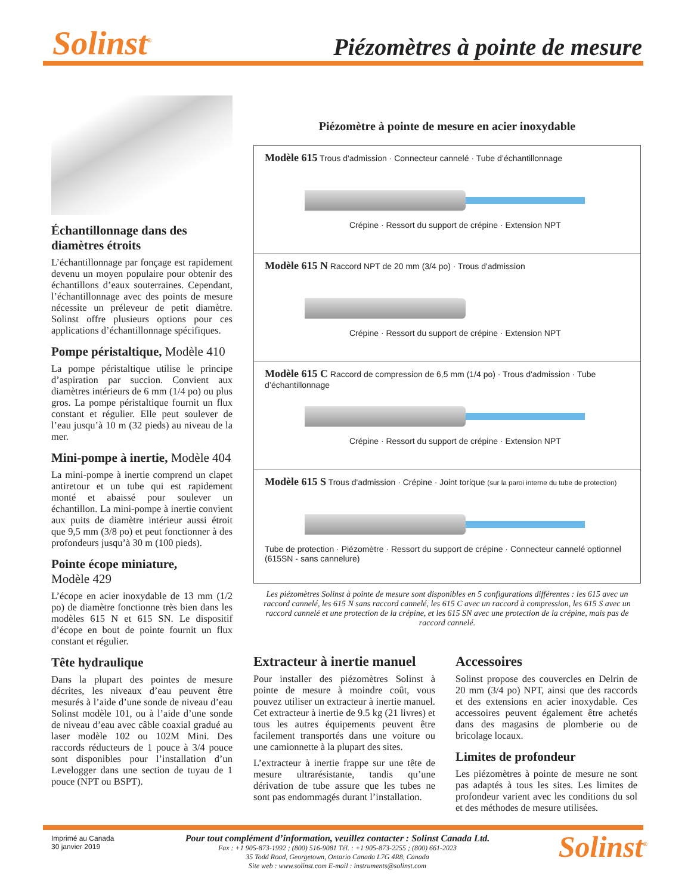Solinst<sup>®</sup> Piézomètres à pointe de mesure
Échantillonnage dans des diamètres étroits
L’échantillonnage par fonçage est rapidement devenu un moyen populaire pour obtenir des échantillons d’eaux souterraines. Cependant, l’échantillonnage avec des points de mesure nécessite un préleveur de petit diamètre. Solinst offre plusieurs options pour ces applications d’échantillonnage spécifiques.
Pompe péristaltique, Modèle 410
La pompe péristaltique utilise le principe d’aspiration par succion. Convient aux diamètres intérieurs de 6 mm (1/4 po) ou plus gros. La pompe péristaltique fournit un flux constant et régulier. Elle peut soulever de l’eau jusqu’à 10 m (32 pieds) au niveau de la mer.
Mini-pompe à inertie, Modèle 404
La mini-pompe à inertie comprend un clapet antiretour et un tube qui est rapidement monté et abaissé pour soulever un échantillon. La mini-pompe à inertie convient aux puits de diamètre intérieur aussi étroit que 9,5 mm (3/8 po) et peut fonctionner à des profondeurs jusqu’à 30 m (100 pieds).
Pointe écope miniature,
Modèle 429
L’écope en acier inoxydable de 13 mm (1/2 po) de diamètre fonctionne très bien dans les modèles 615 N et 615 SN. Le dispositif d’écope en bout de pointe fournit un flux constant et régulier.
Tête hydraulique
Dans la plupart des pointes de mesure décrites, les niveaux d’eau peuvent être mesurés à l’aide d’une sonde de niveau d’eau Solinst modèle 101, ou à l’aide d’une sonde de niveau d’eau avec câble coaxial gradué au laser modèle 102 ou 102M Mini. Des raccords réducteurs de 1 pouce à 3/4 pouce sont disponibles pour l’installation d’un Levelogger dans une section de tuyau de 1 pouce (NPT ou BSPT).
Piézomètre à pointe de mesure en acier inoxydable
Modèle 615 Trous d'admission · Connecteur cannelé · Tube d’échantillonnage
Crépine · Ressort du support de crépine · Extension NPT
Modèle 615 N Raccord NPT de 20 mm (3/4 po) · Trous d'admission
Crépine · Ressort du support de crépine · Extension NPT
Modèle 615 C Raccord de compression de 6,5 mm (1/4 po) · Trous d'admission · Tube d’échantillonnage
Crépine · Ressort du support de crépine · Extension NPT
Modèle 615 S Trous d'admission · Crépine · Joint torique (sur la paroi interne du tube de protection)
Tube de protection · Piézomètre · Ressort du support de crépine · Connecteur cannelé optionnel (615SN - sans cannelure)
Les piézomètres Solinst à pointe de mesure sont disponibles en 5 configurations différentes : les 615 avec un raccord cannelé, les 615 N sans raccord cannelé, les 615 C avec un raccord à compression, les 615 S avec un raccord cannelé et une protection de la crépine, et les 615 SN avec une protection de la crépine, mais pas de raccord cannelé.
Extracteur à inertie manuel
Pour installer des piézomètres Solinst à pointe de mesure à moindre coût, vous pouvez utiliser un extracteur à inertie manuel. Cet extracteur à inertie de 9.5 kg (21 livres) et tous les autres équipements peuvent être facilement transportés dans une voiture ou une camionnette à la plupart des sites.
L’extracteur à inertie frappe sur une tête de mesure ultrarésistante, tandis qu’une dérivation de tube assure que les tubes ne sont pas endommagés durant l’installation.
Accessoires
Solinst propose des couvercles en Delrin de 20 mm (3/4 po) NPT, ainsi que des raccords et des extensions en acier inoxydable. Ces accessoires peuvent également être achetés dans des magasins de plomberie ou de bricolage locaux.
Limites de profondeur
Les piézomètres à pointe de mesure ne sont pas adaptés à tous les sites. Les limites de profondeur varient avec les conditions du sol et des méthodes de mesure utilisées.
Imprimé au Canada
30 janvier 2019
Pour tout complément d’information, veuillez contacter : Solinst Canada Ltd.
Fax : +1 905-873-1992 ; (800) 516-9081 Tél. : +1 905-873-2255 ; (800) 661-2023
35 Todd Road, Georgetown, Ontario Canada L7G 4R8, Canada
Site web : www.solinst.com E-mail : instruments@solinst.com
Solinst<sup>®</sup>